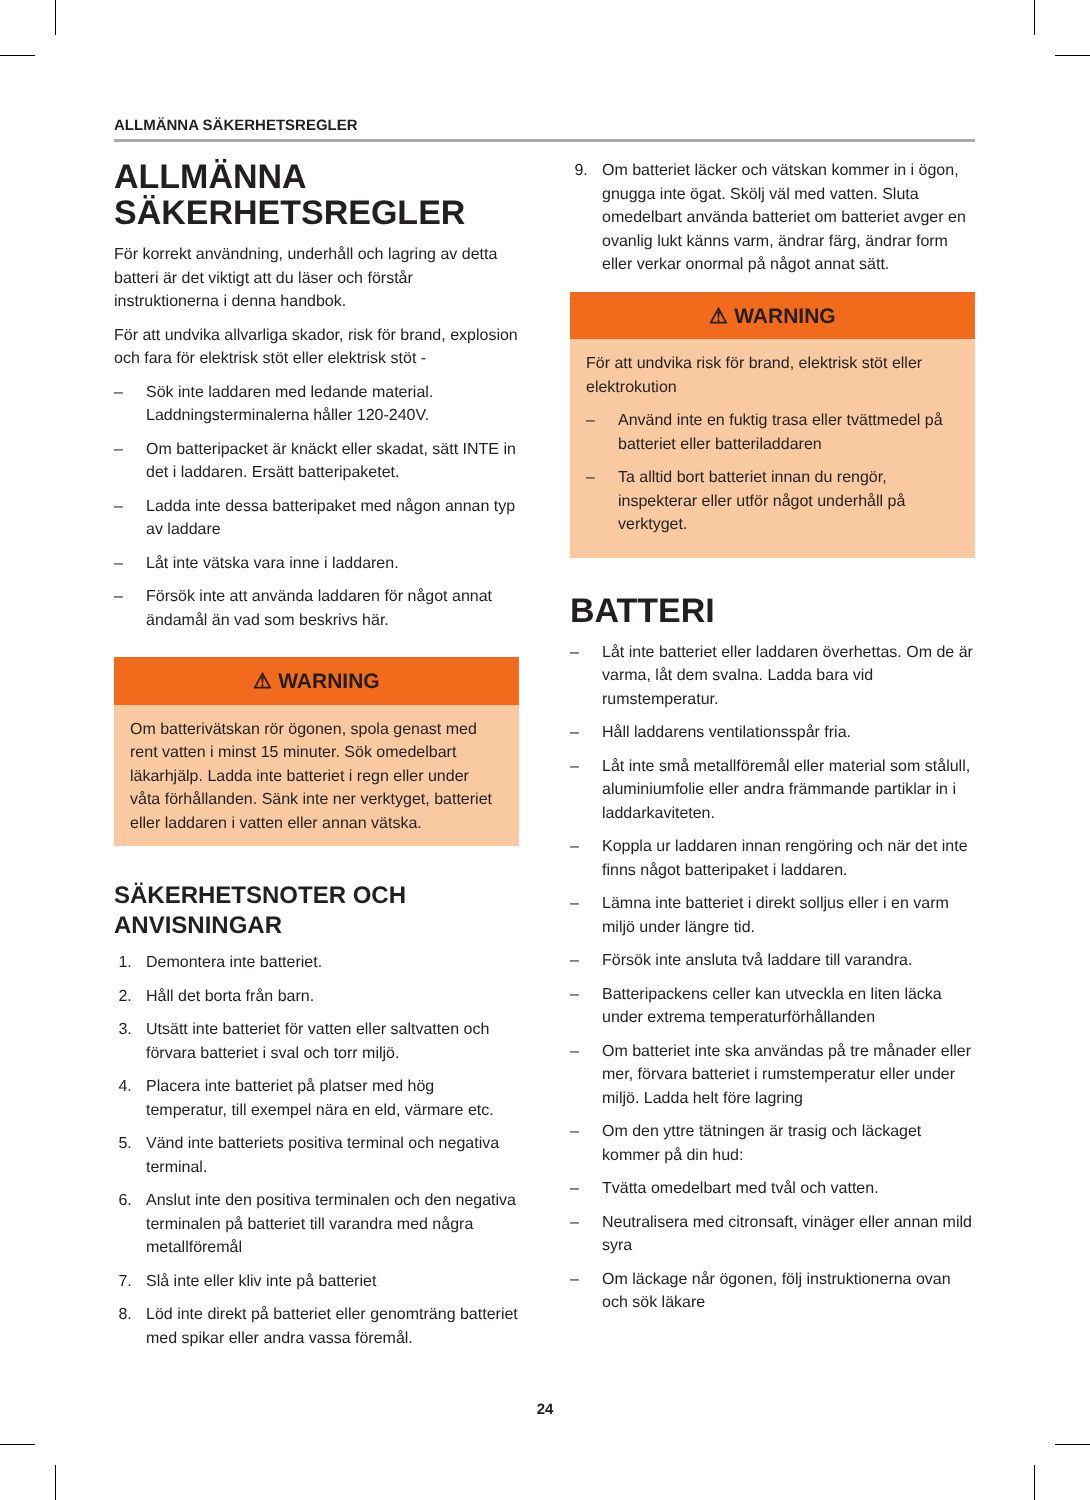ALLMÄNNA SÄKERHETSREGLER
ALLMÄNNA SÄKERHETSREGLER
För korrekt användning, underhåll och lagring av detta batteri är det viktigt att du läser och förstår instruktionerna i denna handbok.
För att undvika allvarliga skador, risk för brand, explosion och fara för elektrisk stöt eller elektrisk stöt -
– Sök inte laddaren med ledande material. Laddningsterminalerna håller 120-240V.
– Om batteripacket är knäckt eller skadat, sätt INTE in det i laddaren. Ersätt batteripaketet.
– Ladda inte dessa batteripaket med någon annan typ av laddare
– Låt inte vätska vara inne i laddaren.
– Försök inte att använda laddaren för något annat ändamål än vad som beskrivs här.
⚠ WARNING
Om batterivätskan rör ögonen, spola genast med rent vatten i minst 15 minuter. Sök omedelbart läkarhjälp. Ladda inte batteriet i regn eller under våta förhållanden. Sänk inte ner verktyget, batteriet eller laddaren i vatten eller annan vätska.
SÄKERHETSNOTER OCH ANVISNINGAR
1. Demontera inte batteriet.
2. Håll det borta från barn.
3. Utsätt inte batteriet för vatten eller saltvatten och förvara batteriet i sval och torr miljö.
4. Placera inte batteriet på platser med hög temperatur, till exempel nära en eld, värmare etc.
5. Vänd inte batteriets positiva terminal och negativa terminal.
6. Anslut inte den positiva terminalen och den negativa terminalen på batteriet till varandra med några metallföremål
7. Slå inte eller kliv inte på batteriet
8. Löd inte direkt på batteriet eller genomträng batteriet med spikar eller andra vassa föremål.
9. Om batteriet läcker och vätskan kommer in i ögon, gnugga inte ögat. Skölj väl med vatten. Sluta omedelbart använda batteriet om batteriet avger en ovanlig lukt känns varm, ändrar färg, ändrar form eller verkar onormal på något annat sätt.
⚠ WARNING
För att undvika risk för brand, elektrisk stöt eller elektrokution
– Använd inte en fuktig trasa eller tvättmedel på batteriet eller batteriladdaren
– Ta alltid bort batteriet innan du rengör, inspekterar eller utför något underhåll på verktyget.
BATTERI
– Låt inte batteriet eller laddaren överhettas. Om de är varma, låt dem svalna. Ladda bara vid rumstemperatur.
– Håll laddarens ventilationsspår fria.
– Låt inte små metallföremål eller material som stålull, aluminiumfolie eller andra främmande partiklar in i laddarkaviteten.
– Koppla ur laddaren innan rengöring och när det inte finns något batteripaket i laddaren.
– Lämna inte batteriet i direkt solljus eller i en varm miljö under längre tid.
– Försök inte ansluta två laddare till varandra.
– Batteripackens celler kan utveckla en liten läcka under extrema temperaturförhållanden
– Om batteriet inte ska användas på tre månader eller mer, förvara batteriet i rumstemperatur eller under miljö. Ladda helt före lagring
– Om den yttre tätningen är trasig och läckaget kommer på din hud:
– Tvätta omedelbart med tvål och vatten.
– Neutralisera med citronsaft, vinäger eller annan mild syra
– Om läckage når ögonen, följ instruktionerna ovan och sök läkare
24